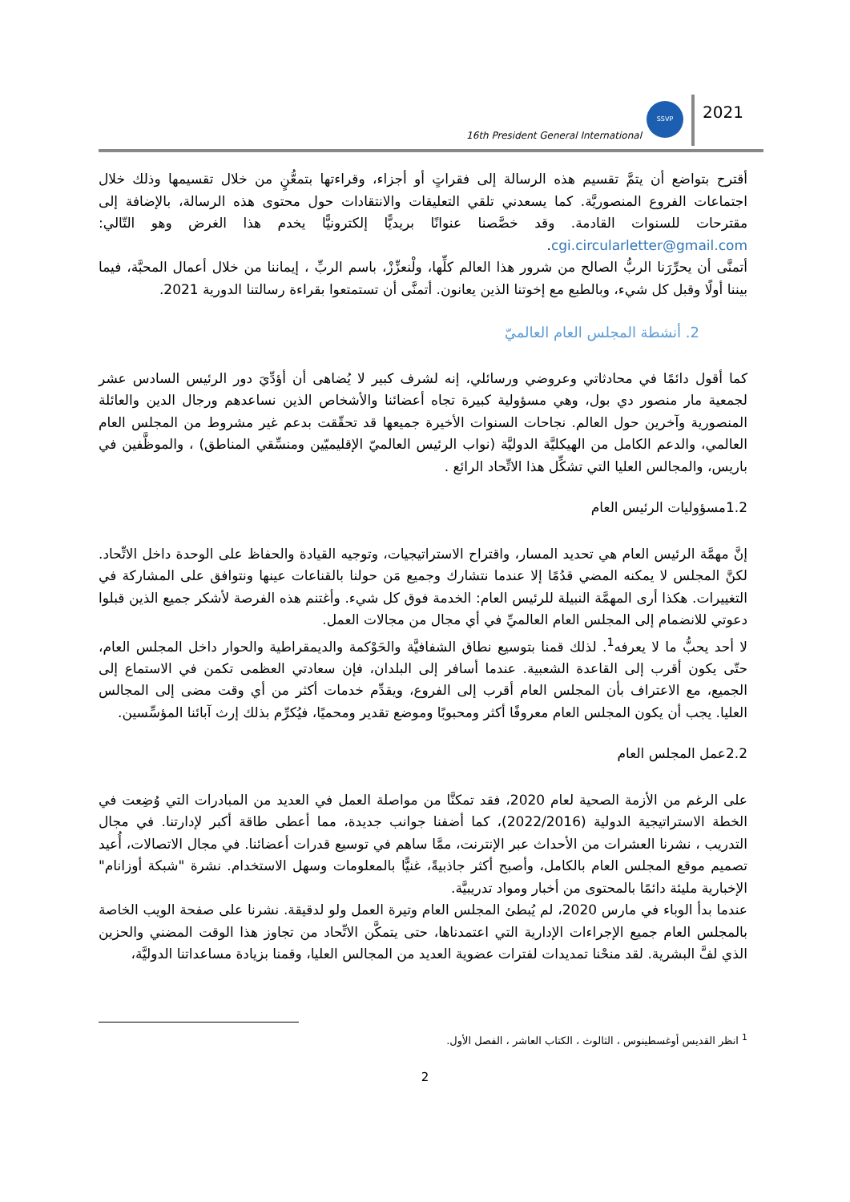16th President General International
SSVP
2021
أقترح بتواضع أن يتمَّ تقسيم هذه الرسالة إلى فقراتٍ أو أجزاء، وقراءتها بتمعُّنٍ من خلال تقسيمها وذلك خلال اجتماعات الفروع المنصوريَّة. كما يسعدني تلقي التعليقات والانتقادات حول محتوى هذه الرسالة، بالإضافة إلى مقترحات للسنوات القادمة. وقد خصَّصنا عنوانًا بريديًّا إلكترونيًّا يخدم هذا الغرض وهو التّالي: cgi.circularletter@gmail.com.
أتمنَّى أن يحرِّرَنا الربُّ الصالح من شرور هذا العالم كلِّها، ولْنعزِّزْ، باسم الربِّ ، إيماننا من خلال أعمال المحبَّة، فيما بيننا أولًا وقبل كل شيء، وبالطبع مع إخوتنا الذين يعانون. أتمنَّى أن تستمتعوا بقراءة رسالتنا الدورية 2021.
2. أنشطة المجلس العام العالميّ
كما أقول دائمًا في محادثاتي وعروضي ورسائلي، إنه لشرف كبير لا يُضاهى أن أؤدِّيَ دور الرئيس السادس عشر لجمعية مار منصور دي بول، وهي مسؤولية كبيرة تجاه أعضائنا والأشخاص الذين نساعدهم ورجال الدين والعائلة المنصورية وآخرين حول العالم. نجاحات السنوات الأخيرة جميعها قد تحقّقت بدعم غير مشروط من المجلس العام العالمي، والدعم الكامل من الهيكليَّة الدوليَّة (نواب الرئيس العالميّ الإقليميّين ومنسِّقي المناطق) ، والموظَّفين في باريس، والمجالس العليا التي تشكِّل هذا الاتِّحاد الرائع .
1.2مسؤوليات الرئيس العام
إنَّ مهمَّة الرئيس العام هي تحديد المسار، واقتراح الاستراتيجيات، وتوجيه القيادة والحفاظ على الوحدة داخل الاتِّحاد. لكنَّ المجلس لا يمكنه المضي قدُمًا إلا عندما نتشارك وجميع مَن حولنا بالقناعات عينها ونتوافق على المشاركة في التغييرات. هكذا أرى المهمَّة النبيلة للرئيس العام: الخدمة فوق كل شيء. وأغتنم هذه الفرصة لأشكر جميع الذين قبلوا دعوتي للانضمام إلى المجلس العام العالميِّ في أي مجال من مجالات العمل.
لا أحد يحبُّ ما لا يعرفه<sup>1</sup>. لذلك قمنا بتوسيع نطاق الشفافيَّة والحَوْكمة والديمقراطية والحوار داخل المجلس العام، حتّى يكون أقرب إلى القاعدة الشعبية. عندما أسافر إلى البلدان، فإن سعادتي العظمى تكمن في الاستماع إلى الجميع، مع الاعتراف بأن المجلس العام أقرب إلى الفروع، ويقدِّم خدمات أكثر من أي وقت مضى إلى المجالس العليا. يجب أن يكون المجلس العام معروفًا أكثر ومحبوبًا وموضع تقدير ومحميًا، فيُكرِّم بذلك إرث آبائنا المؤسِّسين.
2.2عمل المجلس العام
على الرغم من الأزمة الصحية لعام 2020، فقد تمكنَّا من مواصلة العمل في العديد من المبادرات التي وُضِعت في الخطة الاستراتيجية الدولية (2022/2016)، كما أضفنا جوانب جديدة، مما أعطى طاقة أكبر لإدارتنا. في مجال التدريب ، نشرنا العشرات من الأحداث عبر الإنترنت، ممَّا ساهم في توسيع قدرات أعضائنا. في مجال الاتصالات، أُعيد تصميم موقع المجلس العام بالكامل، وأصبح أكثر جاذبيةً، غنيًّا بالمعلومات وسهل الاستخدام. نشرة "شبكة أوزانام" الإخبارية مليئة دائمًا بالمحتوى من أخبار ومواد تدريبيَّة.
عندما بدأ الوباء في مارس 2020، لم يُبطئ المجلس العام وتيرة العمل ولو لدقيقة. نشرنا على صفحة الويب الخاصة بالمجلس العام جميع الإجراءات الإدارية التي اعتمدناها، حتى يتمكَّن الاتِّحاد من تجاوز هذا الوقت المضني والحزين الذي لفَّ البشرية. لقد منحْنا تمديدات لفترات عضوية العديد من المجالس العليا، وقمنا بزيادة مساعداتنا الدوليَّة،
<sup>1</sup> انظر القديس أوغسطينوس ، الثالوث ، الكتاب العاشر ، الفصل الأول.
2